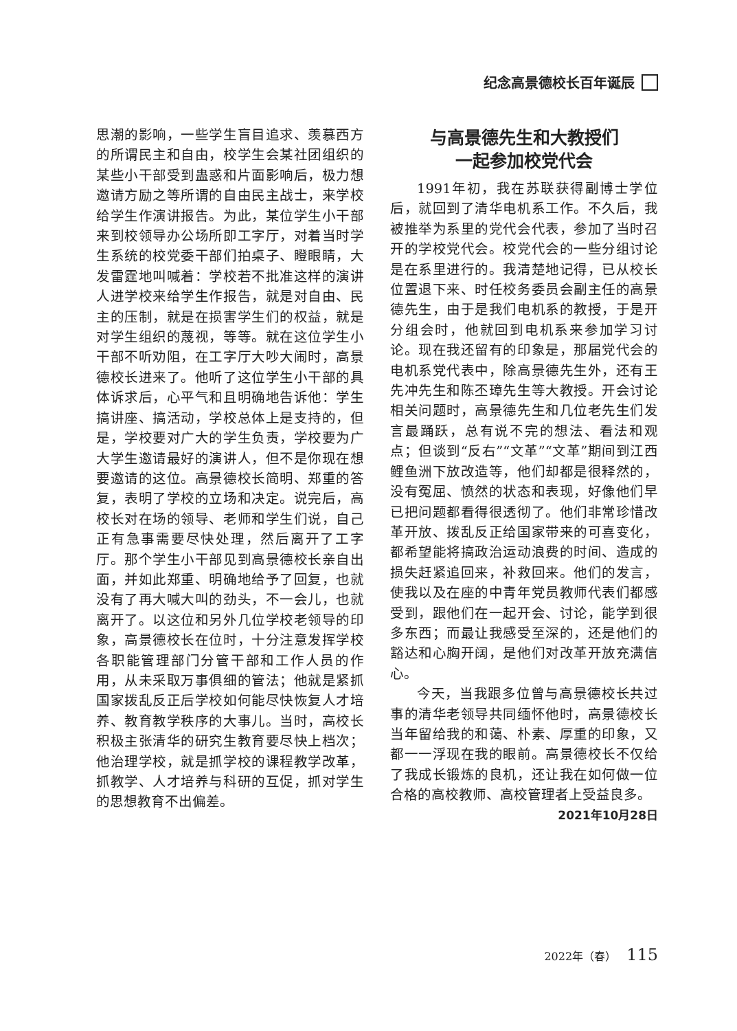纪念高景德校长百年诞辰
思潮的影响，一些学生盲目追求、羡慕西方的所谓民主和自由，校学生会某社团组织的某些小干部受到蛊惑和片面影响后，极力想邀请方励之等所谓的自由民主战士，来学校给学生作演讲报告。为此，某位学生小干部来到校领导办公场所即工字厅，对着当时学生系统的校党委干部们拍桌子、瞪眼睛，大发雷霆地叫喊着：学校若不批准这样的演讲人进学校来给学生作报告，就是对自由、民主的压制，就是在损害学生们的权益，就是对学生组织的蔑视，等等。就在这位学生小干部不听劝阻，在工字厅大吵大闹时，高景德校长进来了。他听了这位学生小干部的具体诉求后，心平气和且明确地告诉他：学生搞讲座、搞活动，学校总体上是支持的，但是，学校要对广大的学生负责，学校要为广大学生邀请最好的演讲人，但不是你现在想要邀请的这位。高景德校长简明、郑重的答复，表明了学校的立场和决定。说完后，高校长对在场的领导、老师和学生们说，自己正有急事需要尽快处理，然后离开了工字厅。那个学生小干部见到高景德校长亲自出面，并如此郑重、明确地给予了回复，也就没有了再大喊大叫的劲头，不一会儿，也就离开了。以这位和另外几位学校老领导的印象，高景德校长在位时，十分注意发挥学校各职能管理部门分管干部和工作人员的作用，从未采取万事俱细的管法；他就是紧抓国家拨乱反正后学校如何能尽快恢复人才培养、教育教学秩序的大事儿。当时，高校长积极主张清华的研究生教育要尽快上档次；他治理学校，就是抓学校的课程教学改革，抓教学、人才培养与科研的互促，抓对学生的思想教育不出偏差。
与高景德先生和大教授们
一起参加校党代会
1991年初，我在苏联获得副博士学位后，就回到了清华电机系工作。不久后，我被推举为系里的党代会代表，参加了当时召开的学校党代会。校党代会的一些分组讨论是在系里进行的。我清楚地记得，已从校长位置退下来、时任校务委员会副主任的高景德先生，由于是我们电机系的教授，于是开分组会时，他就回到电机系来参加学习讨论。现在我还留有的印象是，那届党代会的电机系党代表中，除高景德先生外，还有王先冲先生和陈丕璋先生等大教授。开会讨论相关问题时，高景德先生和几位老先生们发言最踊跃，总有说不完的想法、看法和观点；但谈到“反右”“文革”“文革”期间到江西鲤鱼洲下放改造等，他们却都是很释然的，没有冤屈、愤然的状态和表现，好像他们早已把问题都看得很透彻了。他们非常珍惜改革开放、拨乱反正给国家带来的可喜变化，都希望能将搞政治运动浪费的时间、造成的损失赶紧追回来，补救回来。他们的发言，使我以及在座的中青年党员教师代表们都感受到，跟他们在一起开会、讨论，能学到很多东西；而最让我感受至深的，还是他们的豁达和心胸开阔，是他们对改革开放充满信心。
今天，当我跟多位曾与高景德校长共过事的清华老领导共同缅怀他时，高景德校长当年留给我的和蔼、朴素、厚重的印象，又都一一浮现在我的眼前。高景德校长不仅给了我成长锻炼的良机，还让我在如何做一位合格的高校教师、高校管理者上受益良多。
2021年10月28日
2022年（春） 115